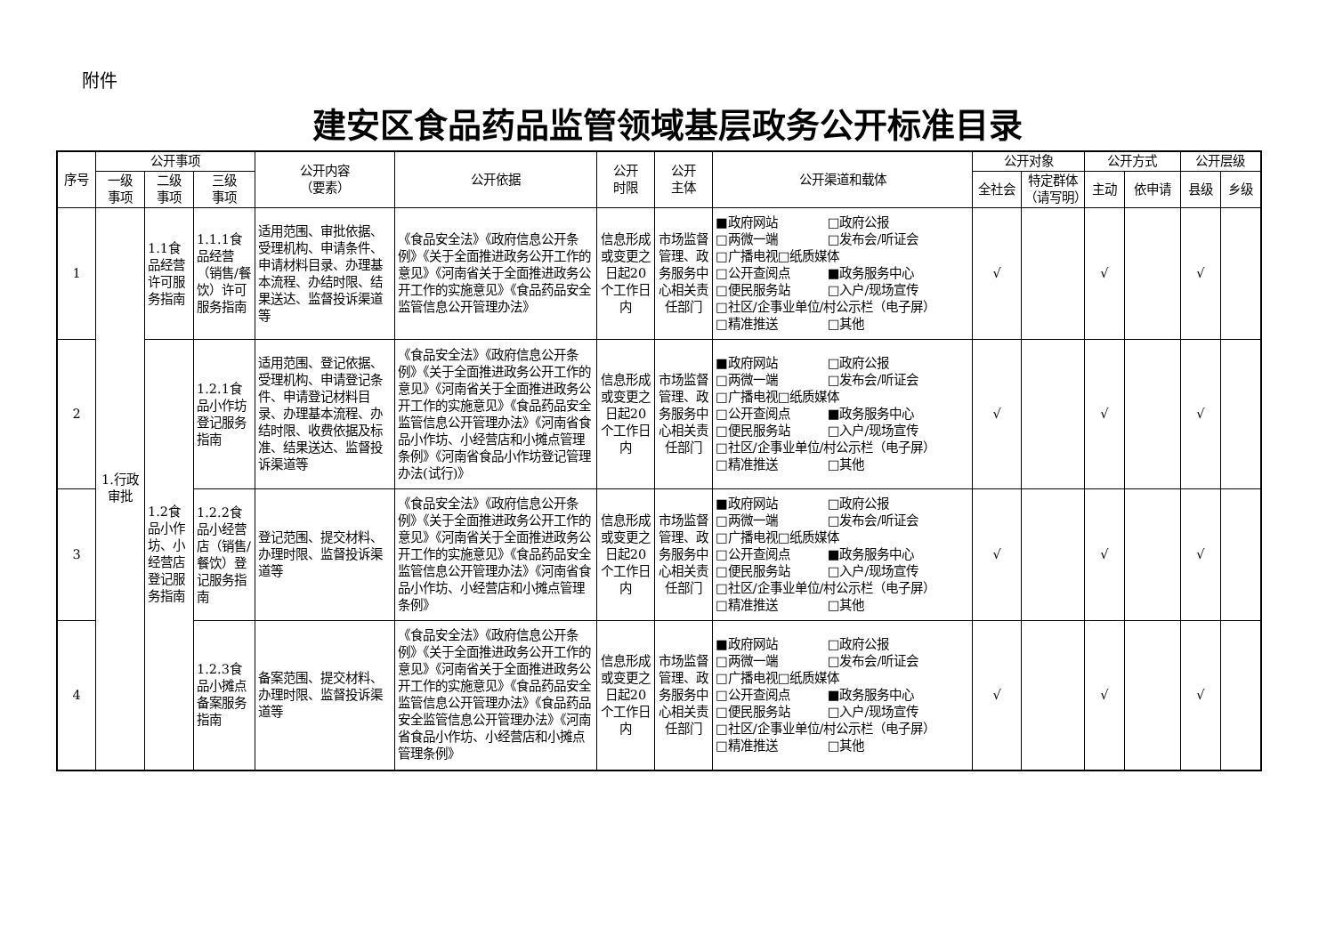附件
建安区食品药品监管领域基层政务公开标准目录
| 序号 | 公开事项 | | | 公开内容 （要素） | 公开依据 | 公开 时限 | 公开 主体 | 公开渠道和载体 | 公开对象 | | 公开方式 | | 公开层级 | |
| --- | --- | --- | --- | --- | --- | --- | --- | --- | --- | --- | --- | --- | --- | --- |
| | 一级 事项 | 二级 事项 | 三级 事项 | | | | | | 全社会 | 特定群体 （请写明） | 主动 | 依申请 | 县级 | 乡级 |
| 1 | 1.行政审批 | 1.1食品经营许可服务指南 | 1.1.1食品经营（销售/餐饮）许可服务指南 | 适用范围、审批依据、受理机构、申请条件、申请材料目录、办理基本流程、办结时限、结果送达、监督投诉渠道等 | 《食品安全法》《政府信息公开条例》《关于全面推进政务公开工作的意见》《河南省关于全面推进政务公开工作的实施意见》《食品药品安全监管信息公开管理办法》 | 信息形成或变更之日起20个工作日内 | 市场监督管理、政务服务中心相关责任部门 | ■政府网站 □政府公报 □两微一端 □发布会/听证会 □广播电视□纸质媒体 □公开查阅点 ■政务服务中心 □便民服务站 □入户/现场宣传 □社区/企事业单位/村公示栏（电子屏） □精准推送 □其他 | √ | | √ | | √ | |
| 2 | | 1.2食品小作坊、小经营店登记服务指南 | 1.2.1食品小作坊登记服务指南 | 适用范围、登记依据、受理机构、申请登记条件、申请登记材料目录、办理基本流程、办结时限、收费依据及标准、结果送达、监督投诉渠道等 | 《食品安全法》《政府信息公开条例》《关于全面推进政务公开工作的意见》《河南省关于全面推进政务公开工作的实施意见》《食品药品安全监管信息公开管理办法》《河南省食品小作坊、小经营店和小摊点管理条例》《河南省食品小作坊登记管理办法(试行)》 | 信息形成或变更之日起20个工作日内 | 市场监督管理、政务服务中心相关责任部门 | ■政府网站 □政府公报 □两微一端 □发布会/听证会 □广播电视□纸质媒体 □公开查阅点 ■政务服务中心 □便民服务站 □入户/现场宣传 □社区/企事业单位/村公示栏（电子屏） □精准推送 □其他 | √ | | √ | | √ | |
| 3 | | | 1.2.2食品小经营店（销售/餐饮）登记服务指南 | 登记范围、提交材料、办理时限、监督投诉渠道等 | 《食品安全法》《政府信息公开条例》《关于全面推进政务公开工作的意见》《河南省关于全面推进政务公开工作的实施意见》《食品药品安全监管信息公开管理办法》《河南省食品小作坊、小经营店和小摊点管理条例》 | 信息形成或变更之日起20个工作日内 | 市场监督管理、政务服务中心相关责任部门 | ■政府网站 □政府公报 □两微一端 □发布会/听证会 □广播电视□纸质媒体 □公开查阅点 ■政务服务中心 □便民服务站 □入户/现场宣传 □社区/企事业单位/村公示栏（电子屏） □精准推送 □其他 | √ | | √ | | √ | |
| 4 | | | 1.2.3食品小摊点备案服务指南 | 备案范围、提交材料、办理时限、监督投诉渠道等 | 《食品安全法》《政府信息公开条例》《关于全面推进政务公开工作的意见》《河南省关于全面推进政务公开工作的实施意见》《食品药品安全监管信息公开管理办法》《食品药品安全监管信息公开管理办法》《河南省食品小作坊、小经营店和小摊点管理条例》 | 信息形成或变更之日起20个工作日内 | 市场监督管理、政务服务中心相关责任部门 | ■政府网站 □政府公报 □两微一端 □发布会/听证会 □广播电视□纸质媒体 □公开查阅点 ■政务服务中心 □便民服务站 □入户/现场宣传 □社区/企事业单位/村公示栏（电子屏） □精准推送 □其他 | √ | | √ | | √ | |